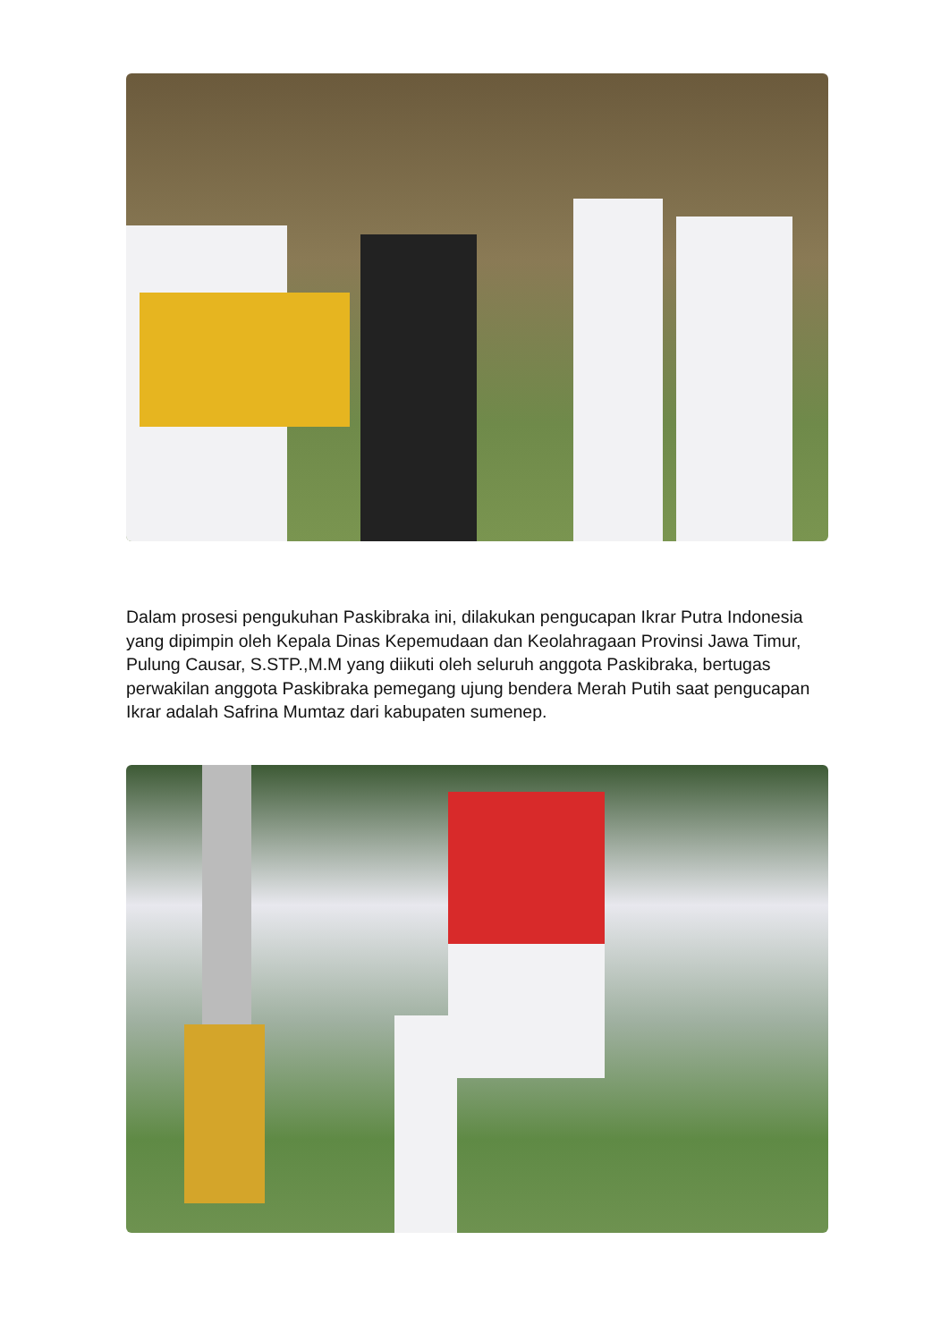Dalam prosesi pengukuhan Paskibraka ini, dilakukan pengucapan Ikrar Putra Indonesia yang dipimpin oleh Kepala Dinas Kepemudaan dan Keolahragaan Provinsi Jawa Timur, Pulung Causar, S.STP.,M.M yang diikuti oleh seluruh anggota Paskibraka, bertugas perwakilan anggota Paskibraka pemegang ujung bendera Merah Putih saat pengucapan Ikrar adalah Safrina Mumtaz dari kabupaten sumenep.